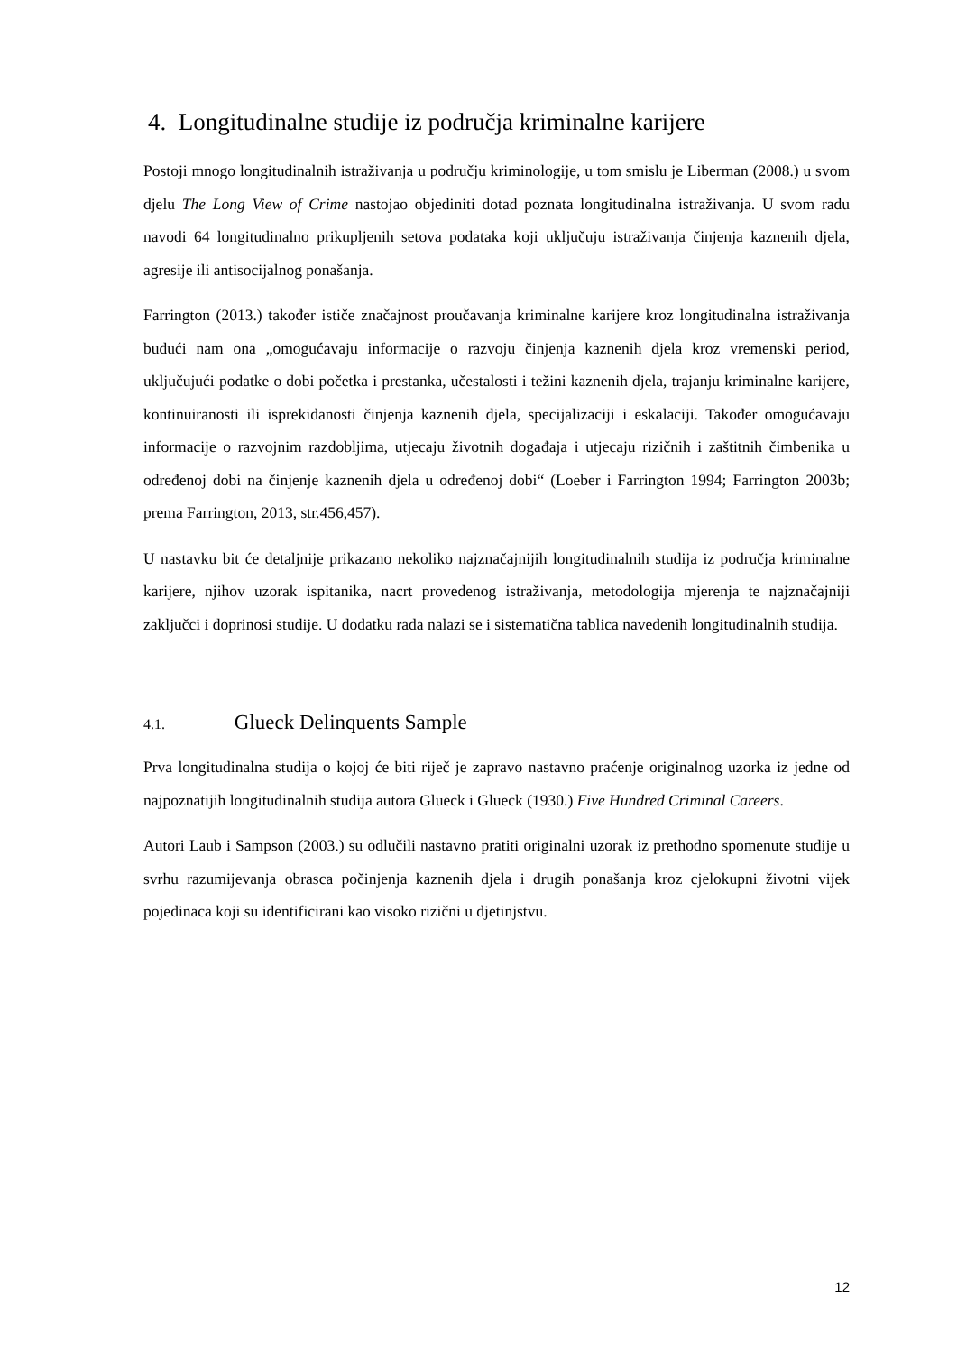4. Longitudinalne studije iz područja kriminalne karijere
Postoji mnogo longitudinalnih istraživanja u području kriminologije, u tom smislu je Liberman (2008.) u svom djelu The Long View of Crime nastojao objediniti dotad poznata longitudinalna istraživanja. U svom radu navodi 64 longitudinalno prikupljenih setova podataka koji uključuju istraživanja činjenja kaznenih djela, agresije ili antisocijalnog ponašanja.
Farrington (2013.) također ističe značajnost proučavanja kriminalne karijere kroz longitudinalna istraživanja budući nam ona „omogućavaju informacije o razvoju činjenja kaznenih djela kroz vremenski period, uključujući podatke o dobi početka i prestanka, učestalosti i težini kaznenih djela, trajanju kriminalne karijere, kontinuiranosti ili isprekidanosti činjenja kaznenih djela, specijalizaciji i eskalaciji. Također omogućavaju informacije o razvojnim razdobljima, utjecaju životnih događaja i utjecaju rizičnih i zaštitnih čimbenika u određenoj dobi na činjenje kaznenih djela u određenoj dobi“ (Loeber i Farrington 1994; Farrington 2003b; prema Farrington, 2013, str.456,457).
U nastavku bit će detaljnije prikazano nekoliko najznačajnijih longitudinalnih studija iz područja kriminalne karijere, njihov uzorak ispitanika, nacrt provedenog istraživanja, metodologija mjerenja te najznačajniji zaključci i doprinosi studije. U dodatku rada nalazi se i sistematična tablica navedenih longitudinalnih studija.
4.1. Glueck Delinquents Sample
Prva longitudinalna studija o kojoj će biti riječ je zapravo nastavno praćenje originalnog uzorka iz jedne od najpoznatijih longitudinalnih studija autora Glueck i Glueck (1930.) Five Hundred Criminal Careers.
Autori Laub i Sampson (2003.) su odlučili nastavno pratiti originalni uzorak iz prethodno spomenute studije u svrhu razumijevanja obrasca počinjenja kaznenih djela i drugih ponašanja kroz cjelokupni životni vijek pojedinaca koji su identificirani kao visoko rizični u djetinjstvu.
12